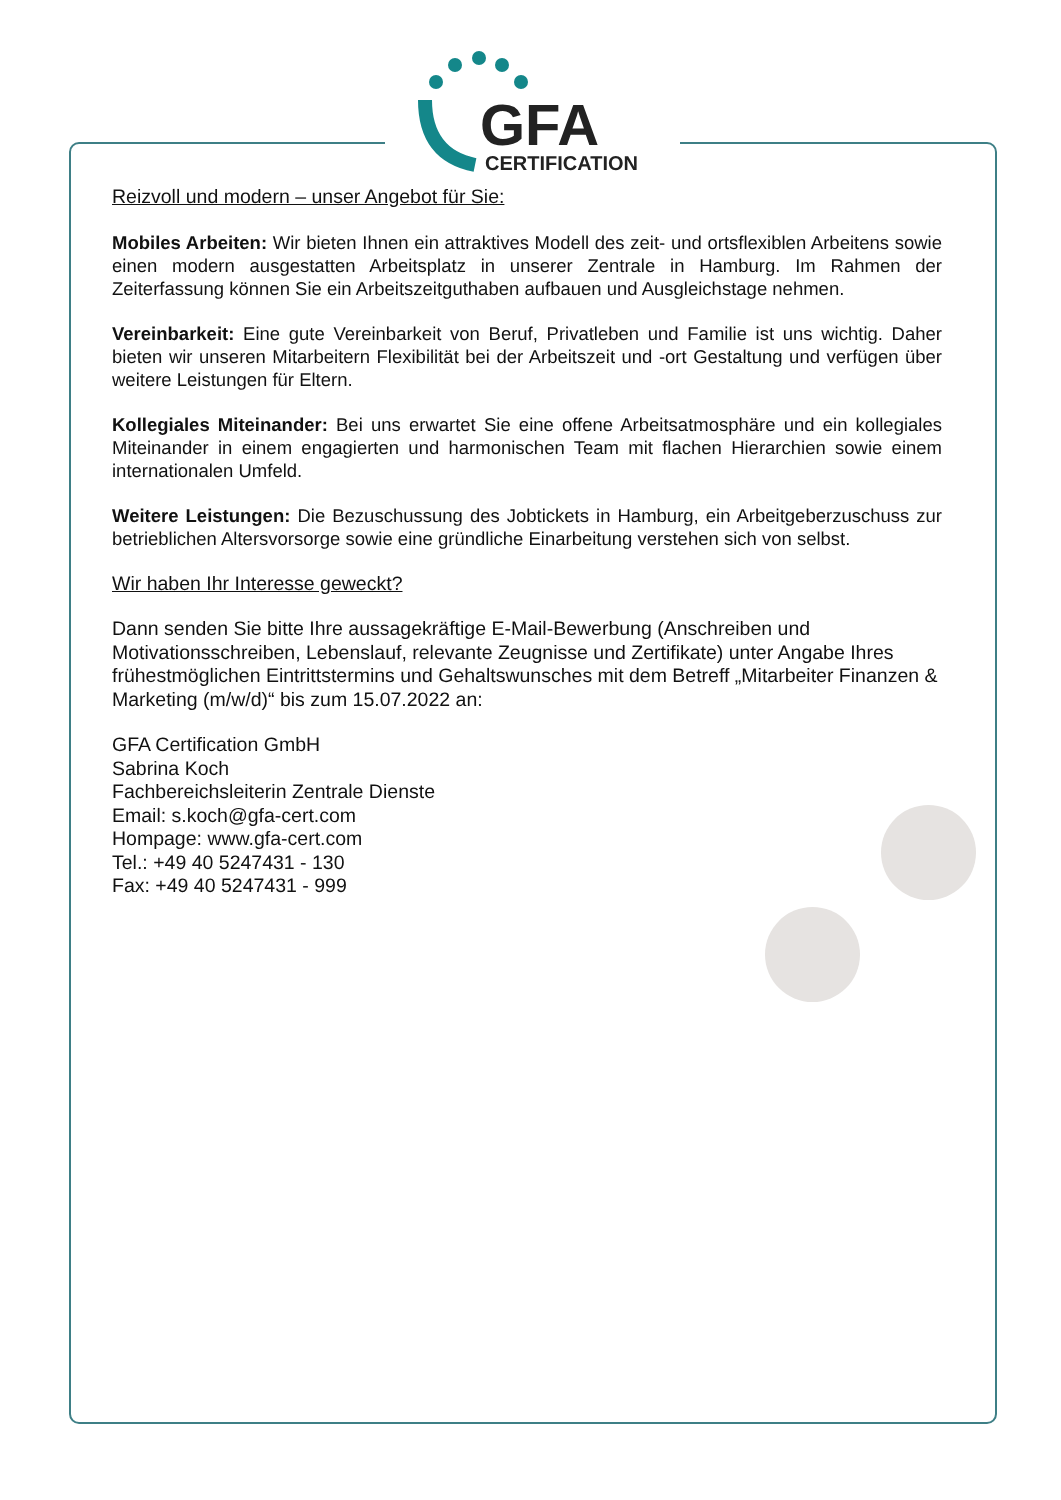GFA
CERTIFICATION
Reizvoll und modern – unser Angebot für Sie:
Mobiles Arbeiten: Wir bieten Ihnen ein attraktives Modell des zeit- und ortsflexiblen Arbeitens sowie einen modern ausgestatten Arbeitsplatz in unserer Zentrale in Hamburg. Im Rahmen der Zeiterfassung können Sie ein Arbeitszeitguthaben aufbauen und Ausgleichstage nehmen.
Vereinbarkeit: Eine gute Vereinbarkeit von Beruf, Privatleben und Familie ist uns wichtig. Daher bieten wir unseren Mitarbeitern Flexibilität bei der Arbeitszeit und -ort Gestaltung und verfügen über weitere Leistungen für Eltern.
Kollegiales Miteinander: Bei uns erwartet Sie eine offene Arbeitsatmosphäre und ein kollegiales Miteinander in einem engagierten und harmonischen Team mit flachen Hierarchien sowie einem internationalen Umfeld.
Weitere Leistungen: Die Bezuschussung des Jobtickets in Hamburg, ein Arbeitgeberzuschuss zur betrieblichen Altersvorsorge sowie eine gründliche Einarbeitung verstehen sich von selbst.
Wir haben Ihr Interesse geweckt?
Dann senden Sie bitte Ihre aussagekräftige E-Mail-Bewerbung (Anschreiben und Motivationsschreiben, Lebenslauf, relevante Zeugnisse und Zertifikate) unter Angabe Ihres frühestmöglichen Eintrittstermins und Gehaltswunsches mit dem Betreff „Mitarbeiter Finanzen & Marketing (m/w/d)“ bis zum 15.07.2022 an:
GFA Certification GmbH
Sabrina Koch
Fachbereichsleiterin Zentrale Dienste
Email: s.koch@gfa-cert.com
Hompage: www.gfa-cert.com
Tel.: +49 40 5247431 - 130
Fax: +49 40 5247431 - 999